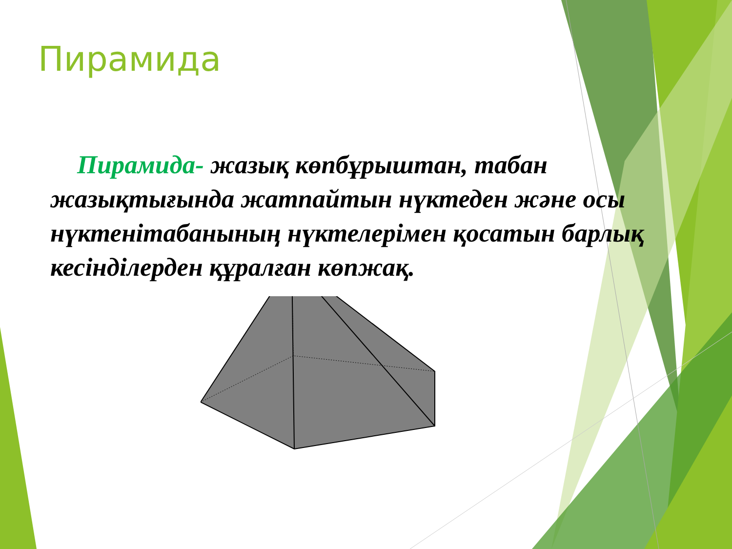Пирамида
Пирамида- жазық көпбұрыштан, табан жазықтығында жатпайтын нүктеден және осы нүктенітабанының нүктелерімен қосатын барлық кесінділерден құралған көпжақ.